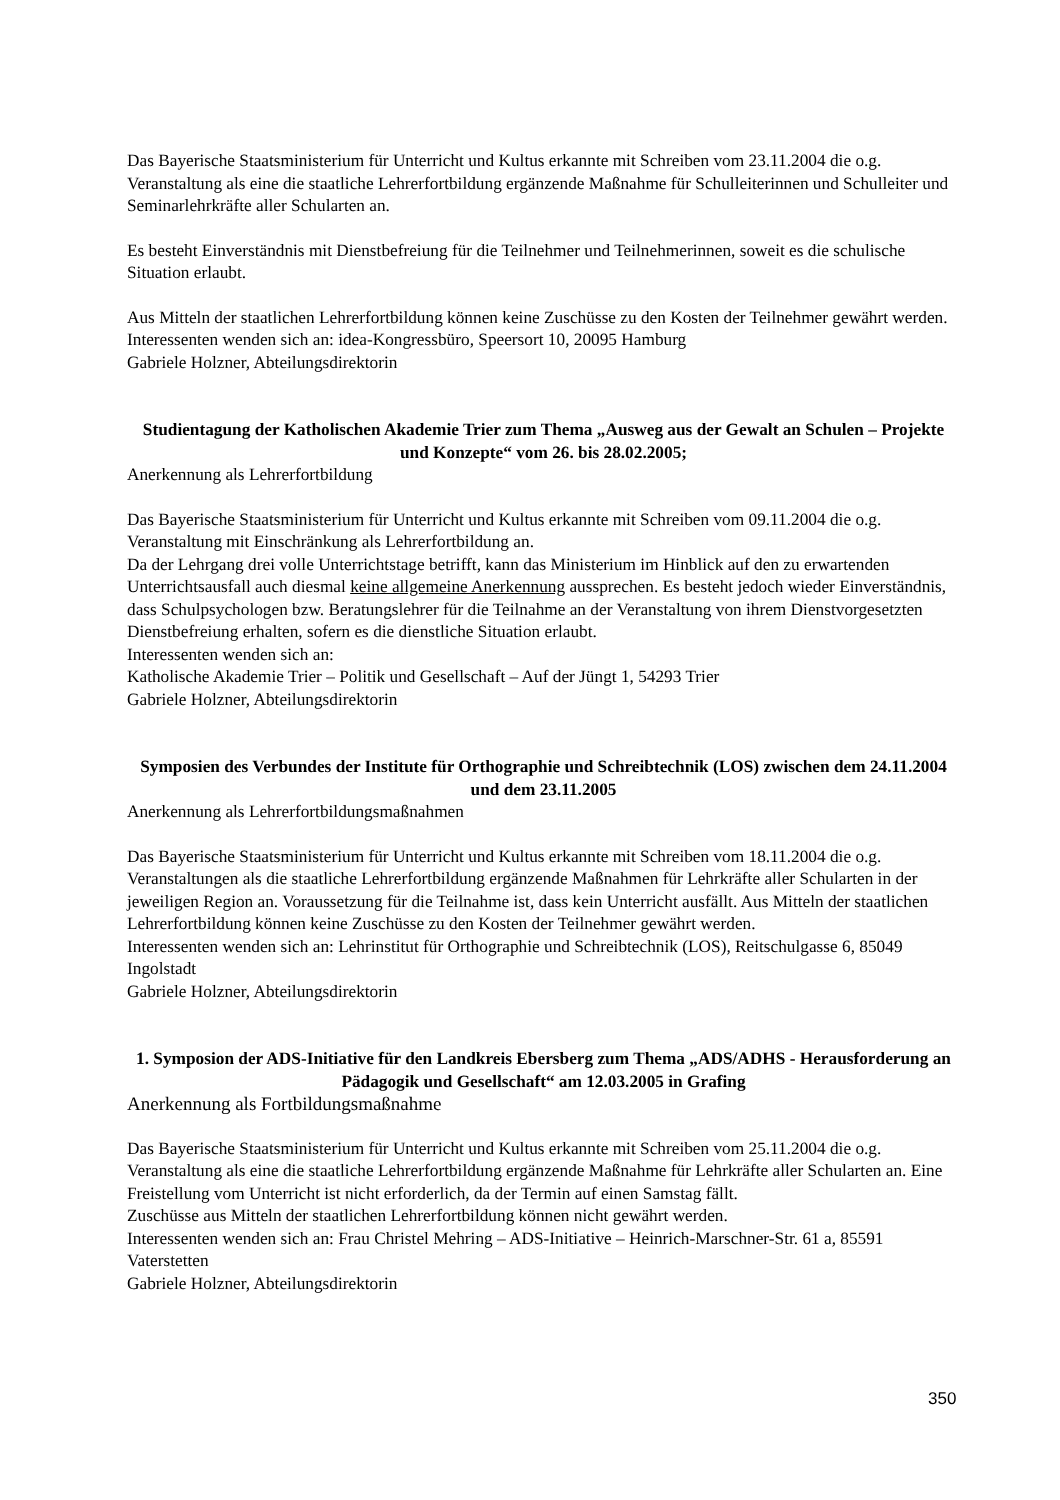Das Bayerische Staatsministerium für Unterricht und Kultus erkannte mit Schreiben vom 23.11.2004 die o.g. Veranstaltung als eine die staatliche Lehrerfortbildung ergänzende Maßnahme für Schulleiterinnen und Schulleiter und Seminarlehrkräfte aller Schularten an.
Es besteht Einverständnis mit Dienstbefreiung für die Teilnehmer und Teilnehmerinnen, soweit es die schulische Situation erlaubt.
Aus Mitteln der staatlichen Lehrerfortbildung können keine Zuschüsse zu den Kosten der Teilnehmer gewährt werden. Interessenten wenden sich an: idea-Kongressbüro, Speersort 10, 20095 Hamburg
Gabriele Holzner, Abteilungsdirektorin
Studientagung der Katholischen Akademie Trier zum Thema „Ausweg aus der Gewalt an Schulen – Projekte und Konzepte“ vom 26. bis 28.02.2005;
Anerkennung als Lehrerfortbildung
Das Bayerische Staatsministerium für Unterricht und Kultus erkannte mit Schreiben vom 09.11.2004 die o.g. Veranstaltung mit Einschränkung als Lehrerfortbildung an.
Da der Lehrgang drei volle Unterrichtstage betrifft, kann das Ministerium im Hinblick auf den zu erwartenden Unterrichtsausfall auch diesmal keine allgemeine Anerkennung aussprechen. Es besteht jedoch wieder Einverständnis, dass Schulpsychologen bzw. Beratungslehrer für die Teilnahme an der Veranstaltung von ihrem Dienstvorgesetzten Dienstbefreiung erhalten, sofern es die dienstliche Situation erlaubt.
Interessenten wenden sich an:
Katholische Akademie Trier – Politik und Gesellschaft – Auf der Jüngt 1, 54293 Trier
Gabriele Holzner, Abteilungsdirektorin
Symposien des Verbundes der Institute für Orthographie und Schreibtechnik (LOS) zwischen dem 24.11.2004 und dem 23.11.2005
Anerkennung als Lehrerfortbildungsmaßnahmen
Das Bayerische Staatsministerium für Unterricht und Kultus erkannte mit Schreiben vom 18.11.2004 die o.g. Veranstaltungen als die staatliche Lehrerfortbildung ergänzende Maßnahmen für Lehrkräfte aller Schularten in der jeweiligen Region an. Voraussetzung für die Teilnahme ist, dass kein Unterricht ausfällt. Aus Mitteln der staatlichen Lehrerfortbildung können keine Zuschüsse zu den Kosten der Teilnehmer gewährt werden.
Interessenten wenden sich an: Lehrinstitut für Orthographie und Schreibtechnik (LOS), Reitschulgasse 6, 85049 Ingolstadt
Gabriele Holzner, Abteilungsdirektorin
1. Symposion der ADS-Initiative für den Landkreis Ebersberg zum Thema „ADS/ADHS - Herausforderung an Pädagogik und Gesellschaft“ am 12.03.2005 in Grafing
Anerkennung als Fortbildungsmaßnahme
Das Bayerische Staatsministerium für Unterricht und Kultus erkannte mit Schreiben vom 25.11.2004 die o.g. Veranstaltung als eine die staatliche Lehrerfortbildung ergänzende Maßnahme für Lehrkräfte aller Schularten an. Eine Freistellung vom Unterricht ist nicht erforderlich, da der Termin auf einen Samstag fällt.
Zuschüsse aus Mitteln der staatlichen Lehrerfortbildung können nicht gewährt werden.
Interessenten wenden sich an: Frau Christel Mehring – ADS-Initiative – Heinrich-Marschner-Str. 61 a, 85591 Vaterstetten
Gabriele Holzner, Abteilungsdirektorin
350